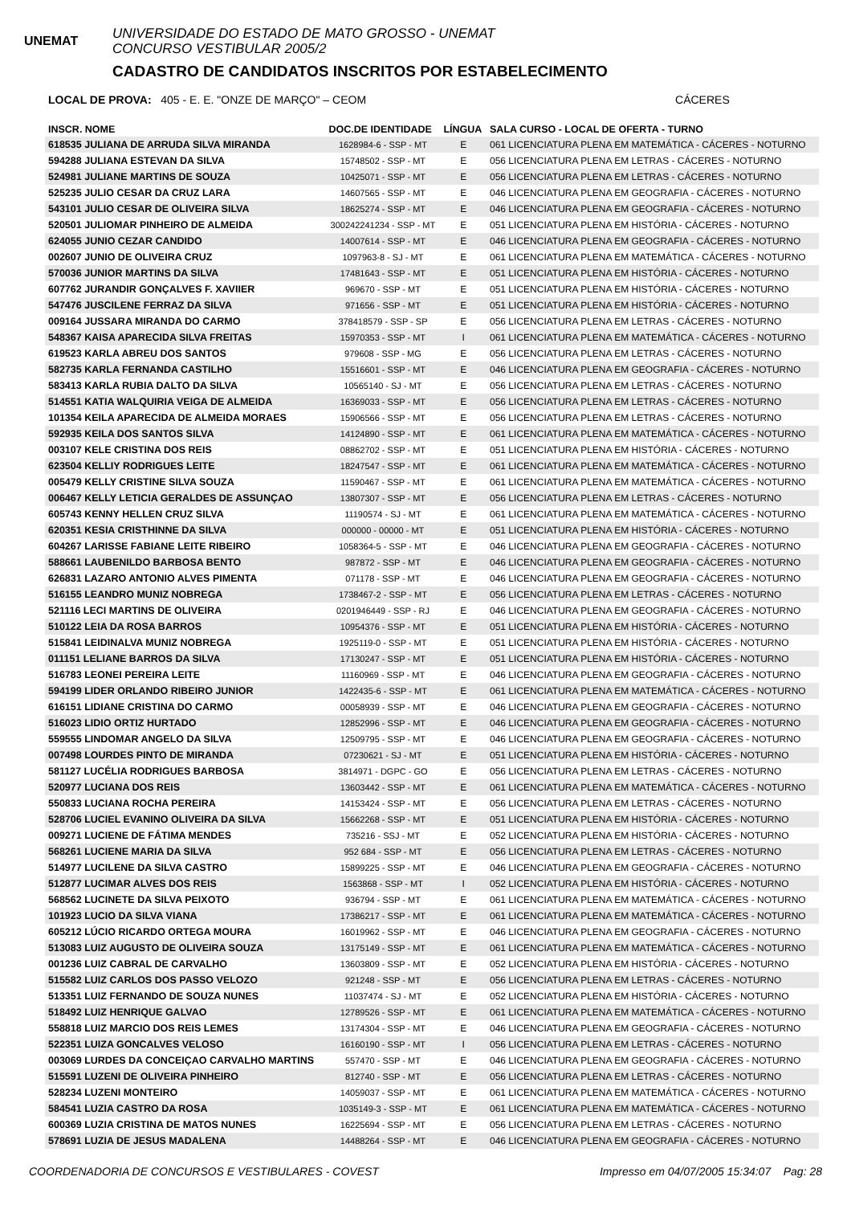UNEMAT
UNIVERSIDADE DO ESTADO DE MATO GROSSO - UNEMAT
CONCURSO VESTIBULAR 2005/2
CADASTRO DE CANDIDATOS INSCRITOS POR ESTABELECIMENTO
LOCAL DE PROVA: 405 - E. E. "ONZE DE MARÇO" – CEOM CÁCERES
| INSCR. NOME | DOC.DE IDENTIDADE | LÍNGUA | SALA CURSO - LOCAL DE OFERTA - TURNO |
| --- | --- | --- | --- |
| 618535 JULIANA DE ARRUDA SILVA MIRANDA | 1628984-6 - SSP - MT | E | 061 LICENCIATURA PLENA EM MATEMÁTICA - CÁCERES - NOTURNO |
| 594288 JULIANA ESTEVAN DA SILVA | 15748502 - SSP - MT | E | 056 LICENCIATURA PLENA EM LETRAS - CÁCERES - NOTURNO |
| 524981 JULIANE MARTINS DE SOUZA | 10425071 - SSP - MT | E | 056 LICENCIATURA PLENA EM LETRAS - CÁCERES - NOTURNO |
| 525235 JULIO CESAR DA CRUZ LARA | 14607565 - SSP - MT | E | 046 LICENCIATURA PLENA EM GEOGRAFIA - CÁCERES - NOTURNO |
| 543101 JULIO CESAR DE OLIVEIRA SILVA | 18625274 - SSP - MT | E | 046 LICENCIATURA PLENA EM GEOGRAFIA - CÁCERES - NOTURNO |
| 520501 JULIOMAR PINHEIRO DE ALMEIDA | 300242241234 - SSP - MT | E | 051 LICENCIATURA PLENA EM HISTÓRIA - CÁCERES - NOTURNO |
| 624055 JUNIO CEZAR CANDIDO | 14007614 - SSP - MT | E | 046 LICENCIATURA PLENA EM GEOGRAFIA - CÁCERES - NOTURNO |
| 002607 JUNIO DE OLIVEIRA CRUZ | 1097963-8 - SJ - MT | E | 061 LICENCIATURA PLENA EM MATEMÁTICA - CÁCERES - NOTURNO |
| 570036 JUNIOR MARTINS DA SILVA | 17481643 - SSP - MT | E | 051 LICENCIATURA PLENA EM HISTÓRIA - CÁCERES - NOTURNO |
| 607762 JURANDIR GONÇALVES F. XAVIIER | 969670 - SSP - MT | E | 051 LICENCIATURA PLENA EM HISTÓRIA - CÁCERES - NOTURNO |
| 547476 JUSCILENE FERRAZ DA SILVA | 971656 - SSP - MT | E | 051 LICENCIATURA PLENA EM HISTÓRIA - CÁCERES - NOTURNO |
| 009164 JUSSARA MIRANDA DO CARMO | 378418579 - SSP - SP | E | 056 LICENCIATURA PLENA EM LETRAS - CÁCERES - NOTURNO |
| 548367 KAISA APARECIDA SILVA FREITAS | 15970353 - SSP - MT | I | 061 LICENCIATURA PLENA EM MATEMÁTICA - CÁCERES - NOTURNO |
| 619523 KARLA ABREU DOS SANTOS | 979608 - SSP - MG | E | 056 LICENCIATURA PLENA EM LETRAS - CÁCERES - NOTURNO |
| 582735 KARLA FERNANDA CASTILHO | 15516601 - SSP - MT | E | 046 LICENCIATURA PLENA EM GEOGRAFIA - CÁCERES - NOTURNO |
| 583413 KARLA RUBIA DALTO DA SILVA | 10565140 - SJ - MT | E | 056 LICENCIATURA PLENA EM LETRAS - CÁCERES - NOTURNO |
| 514551 KATIA WALQUIRIA VEIGA DE ALMEIDA | 16369033 - SSP - MT | E | 056 LICENCIATURA PLENA EM LETRAS - CÁCERES - NOTURNO |
| 101354 KEILA APARECIDA DE ALMEIDA MORAES | 15906566 - SSP - MT | E | 056 LICENCIATURA PLENA EM LETRAS - CÁCERES - NOTURNO |
| 592935 KEILA DOS SANTOS SILVA | 14124890 - SSP - MT | E | 061 LICENCIATURA PLENA EM MATEMÁTICA - CÁCERES - NOTURNO |
| 003107 KELE CRISTINA DOS REIS | 08862702 - SSP - MT | E | 051 LICENCIATURA PLENA EM HISTÓRIA - CÁCERES - NOTURNO |
| 623504 KELLIY RODRIGUES LEITE | 18247547 - SSP - MT | E | 061 LICENCIATURA PLENA EM MATEMÁTICA - CÁCERES - NOTURNO |
| 005479 KELLY CRISTINE SILVA SOUZA | 11590467 - SSP - MT | E | 061 LICENCIATURA PLENA EM MATEMÁTICA - CÁCERES - NOTURNO |
| 006467 KELLY LETICIA GERALDES DE ASSUNÇAO | 13807307 - SSP - MT | E | 056 LICENCIATURA PLENA EM LETRAS - CÁCERES - NOTURNO |
| 605743 KENNY HELLEN CRUZ SILVA | 11190574 - SJ - MT | E | 061 LICENCIATURA PLENA EM MATEMÁTICA - CÁCERES - NOTURNO |
| 620351 KESIA CRISTHINNE DA SILVA | 000000 - 00000 - MT | E | 051 LICENCIATURA PLENA EM HISTÓRIA - CÁCERES - NOTURNO |
| 604267 LARISSE FABIANE LEITE RIBEIRO | 1058364-5 - SSP - MT | E | 046 LICENCIATURA PLENA EM GEOGRAFIA - CÁCERES - NOTURNO |
| 588661 LAUBENILDO BARBOSA BENTO | 987872 - SSP - MT | E | 046 LICENCIATURA PLENA EM GEOGRAFIA - CÁCERES - NOTURNO |
| 626831 LAZARO ANTONIO ALVES PIMENTA | 071178 - SSP - MT | E | 046 LICENCIATURA PLENA EM GEOGRAFIA - CÁCERES - NOTURNO |
| 516155 LEANDRO MUNIZ NOBREGA | 1738467-2 - SSP - MT | E | 056 LICENCIATURA PLENA EM LETRAS - CÁCERES - NOTURNO |
| 521116 LECI MARTINS DE OLIVEIRA | 0201946449 - SSP - RJ | E | 046 LICENCIATURA PLENA EM GEOGRAFIA - CÁCERES - NOTURNO |
| 510122 LEIA DA ROSA BARROS | 10954376 - SSP - MT | E | 051 LICENCIATURA PLENA EM HISTÓRIA - CÁCERES - NOTURNO |
| 515841 LEIDINALVA MUNIZ NOBREGA | 1925119-0 - SSP - MT | E | 051 LICENCIATURA PLENA EM HISTÓRIA - CÁCERES - NOTURNO |
| 011151 LELIANE BARROS DA SILVA | 17130247 - SSP - MT | E | 051 LICENCIATURA PLENA EM HISTÓRIA - CÁCERES - NOTURNO |
| 516783 LEONEI PEREIRA LEITE | 11160969 - SSP - MT | E | 046 LICENCIATURA PLENA EM GEOGRAFIA - CÁCERES - NOTURNO |
| 594199 LIDER ORLANDO RIBEIRO JUNIOR | 1422435-6 - SSP - MT | E | 061 LICENCIATURA PLENA EM MATEMÁTICA - CÁCERES - NOTURNO |
| 616151 LIDIANE CRISTINA DO CARMO | 00058939 - SSP - MT | E | 046 LICENCIATURA PLENA EM GEOGRAFIA - CÁCERES - NOTURNO |
| 516023 LIDIO ORTIZ HURTADO | 12852996 - SSP - MT | E | 046 LICENCIATURA PLENA EM GEOGRAFIA - CÁCERES - NOTURNO |
| 559555 LINDOMAR ANGELO DA SILVA | 12509795 - SSP - MT | E | 046 LICENCIATURA PLENA EM GEOGRAFIA - CÁCERES - NOTURNO |
| 007498 LOURDES PINTO DE MIRANDA | 07230621 - SJ - MT | E | 051 LICENCIATURA PLENA EM HISTÓRIA - CÁCERES - NOTURNO |
| 581127 LUCÉLIA RODRIGUES BARBOSA | 3814971 - DGPC - GO | E | 056 LICENCIATURA PLENA EM LETRAS - CÁCERES - NOTURNO |
| 520977 LUCIANA DOS REIS | 13603442 - SSP - MT | E | 061 LICENCIATURA PLENA EM MATEMÁTICA - CÁCERES - NOTURNO |
| 550833 LUCIANA ROCHA PEREIRA | 14153424 - SSP - MT | E | 056 LICENCIATURA PLENA EM LETRAS - CÁCERES - NOTURNO |
| 528706 LUCIEL EVANINO OLIVEIRA DA SILVA | 15662268 - SSP - MT | E | 051 LICENCIATURA PLENA EM HISTÓRIA - CÁCERES - NOTURNO |
| 009271 LUCIENE DE FÁTIMA MENDES | 735216 - SSJ - MT | E | 052 LICENCIATURA PLENA EM HISTÓRIA - CÁCERES - NOTURNO |
| 568261 LUCIENE MARIA DA SILVA | 952 684 - SSP - MT | E | 056 LICENCIATURA PLENA EM LETRAS - CÁCERES - NOTURNO |
| 514977 LUCILENE DA SILVA CASTRO | 15899225 - SSP - MT | E | 046 LICENCIATURA PLENA EM GEOGRAFIA - CÁCERES - NOTURNO |
| 512877 LUCIMAR ALVES DOS REIS | 1563868 - SSP - MT | I | 052 LICENCIATURA PLENA EM HISTÓRIA - CÁCERES - NOTURNO |
| 568562 LUCINETE DA SILVA PEIXOTO | 936794 - SSP - MT | E | 061 LICENCIATURA PLENA EM MATEMÁTICA - CÁCERES - NOTURNO |
| 101923 LUCIO DA SILVA VIANA | 17386217 - SSP - MT | E | 061 LICENCIATURA PLENA EM MATEMÁTICA - CÁCERES - NOTURNO |
| 605212 LÚCIO RICARDO ORTEGA MOURA | 16019962 - SSP - MT | E | 046 LICENCIATURA PLENA EM GEOGRAFIA - CÁCERES - NOTURNO |
| 513083 LUIZ AUGUSTO DE OLIVEIRA SOUZA | 13175149 - SSP - MT | E | 061 LICENCIATURA PLENA EM MATEMÁTICA - CÁCERES - NOTURNO |
| 001236 LUIZ CABRAL DE CARVALHO | 13603809 - SSP - MT | E | 052 LICENCIATURA PLENA EM HISTÓRIA - CÁCERES - NOTURNO |
| 515582 LUIZ CARLOS DOS PASSO VELOZO | 921248 - SSP - MT | E | 056 LICENCIATURA PLENA EM LETRAS - CÁCERES - NOTURNO |
| 513351 LUIZ FERNANDO DE SOUZA NUNES | 11037474 - SJ - MT | E | 052 LICENCIATURA PLENA EM HISTÓRIA - CÁCERES - NOTURNO |
| 518492 LUIZ HENRIQUE GALVAO | 12789526 - SSP - MT | E | 061 LICENCIATURA PLENA EM MATEMÁTICA - CÁCERES - NOTURNO |
| 558818 LUIZ MARCIO DOS REIS LEMES | 13174304 - SSP - MT | E | 046 LICENCIATURA PLENA EM GEOGRAFIA - CÁCERES - NOTURNO |
| 522351 LUIZA GONCALVES VELOSO | 16160190 - SSP - MT | I | 056 LICENCIATURA PLENA EM LETRAS - CÁCERES - NOTURNO |
| 003069 LURDES DA CONCEIÇAO CARVALHO MARTINS | 557470 - SSP - MT | E | 046 LICENCIATURA PLENA EM GEOGRAFIA - CÁCERES - NOTURNO |
| 515591 LUZENI DE OLIVEIRA PINHEIRO | 812740 - SSP - MT | E | 056 LICENCIATURA PLENA EM LETRAS - CÁCERES - NOTURNO |
| 528234 LUZENI MONTEIRO | 14059037 - SSP - MT | E | 061 LICENCIATURA PLENA EM MATEMÁTICA - CÁCERES - NOTURNO |
| 584541 LUZIA CASTRO DA ROSA | 1035149-3 - SSP - MT | E | 061 LICENCIATURA PLENA EM MATEMÁTICA - CÁCERES - NOTURNO |
| 600369 LUZIA CRISTINA DE MATOS NUNES | 16225694 - SSP - MT | E | 056 LICENCIATURA PLENA EM LETRAS - CÁCERES - NOTURNO |
| 578691 LUZIA DE JESUS MADALENA | 14488264 - SSP - MT | E | 046 LICENCIATURA PLENA EM GEOGRAFIA - CÁCERES - NOTURNO |
COORDENADORIA DE CONCURSOS E VESTIBULARES - COVEST Impresso em 04/07/2005 15:34:07 Pag: 28